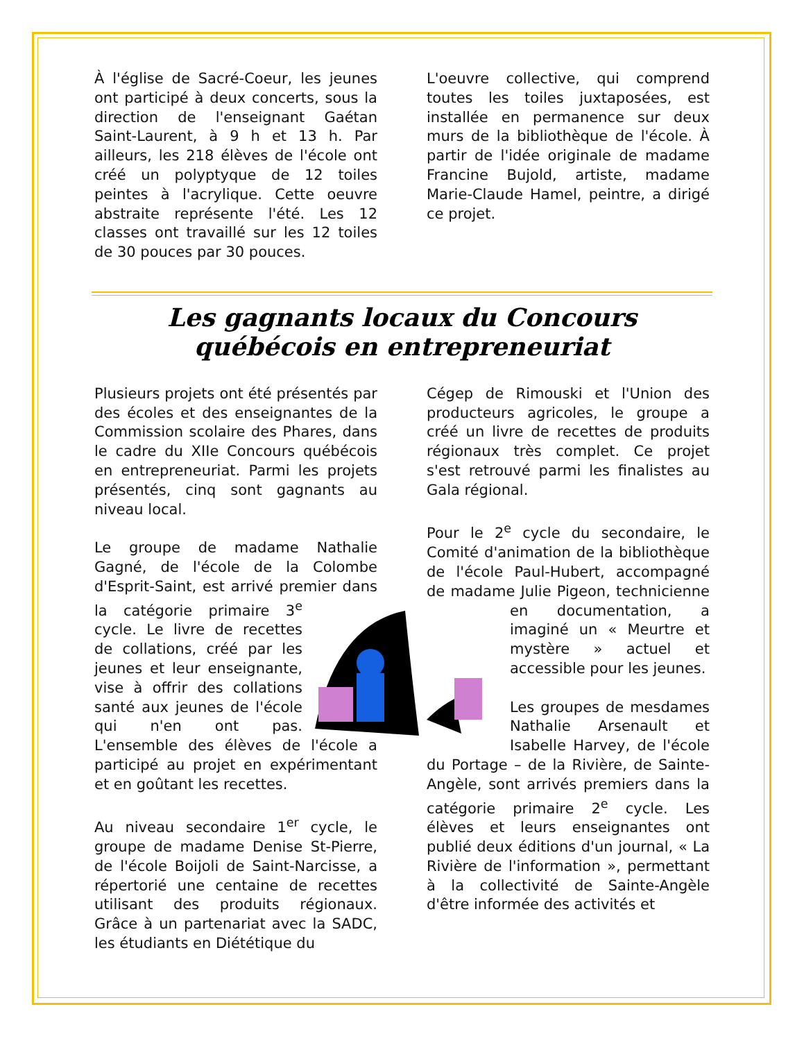À l'église de Sacré-Coeur, les jeunes ont participé à deux concerts, sous la direction de l'enseignant Gaétan Saint-Laurent, à 9 h et 13 h. Par ailleurs, les 218 élèves de l'école ont créé un polyptyque de 12 toiles peintes à l'acrylique. Cette oeuvre abstraite représente l'été. Les 12 classes ont travaillé sur les 12 toiles de 30 pouces par 30 pouces.
L'oeuvre collective, qui comprend toutes les toiles juxtaposées, est installée en permanence sur deux murs de la bibliothèque de l'école. À partir de l'idée originale de madame Francine Bujold, artiste, madame Marie-Claude Hamel, peintre, a dirigé ce projet.
Les gagnants locaux du Concours québécois en entrepreneuriat
Plusieurs projets ont été présentés par des écoles et des enseignantes de la Commission scolaire des Phares, dans le cadre du XIIe Concours québécois en entrepreneuriat. Parmi les projets présentés, cinq sont gagnants au niveau local.
Le groupe de madame Nathalie Gagné, de l'école de la Colombe d'Esprit-Saint, est arrivé premier dans la catégorie primaire 3<sup>e</sup> cycle. Le livre de recettes de collations, créé par les jeunes et leur enseignante, vise à offrir des collations santé aux jeunes de l'école qui n'en ont pas. L'ensemble des élèves de l'école a participé au projet en expérimentant et en goûtant les recettes.
Au niveau secondaire 1<sup>er</sup> cycle, le groupe de madame Denise St-Pierre, de l'école Boijoli de Saint-Narcisse, a répertorié une centaine de recettes utilisant des produits régionaux. Grâce à un partenariat avec la SADC, les étudiants en Diététique du
Cégep de Rimouski et l'Union des producteurs agricoles, le groupe a créé un livre de recettes de produits régionaux très complet. Ce projet s'est retrouvé parmi les finalistes au Gala régional.
Pour le 2<sup>e</sup> cycle du secondaire, le Comité d'animation de la bibliothèque de l'école Paul-Hubert, accompagné de madame Julie Pigeon, technicienne en documentation, a imaginé un « Meurtre et mystère » actuel et accessible pour les jeunes.
Les groupes de mesdames Nathalie Arsenault et Isabelle Harvey, de l'école du Portage – de la Rivière, de Sainte-Angèle, sont arrivés premiers dans la catégorie primaire 2<sup>e</sup> cycle. Les élèves et leurs enseignantes ont publié deux éditions d'un journal, « La Rivière de l'information », permettant à la collectivité de Sainte-Angèle d'être informée des activités et